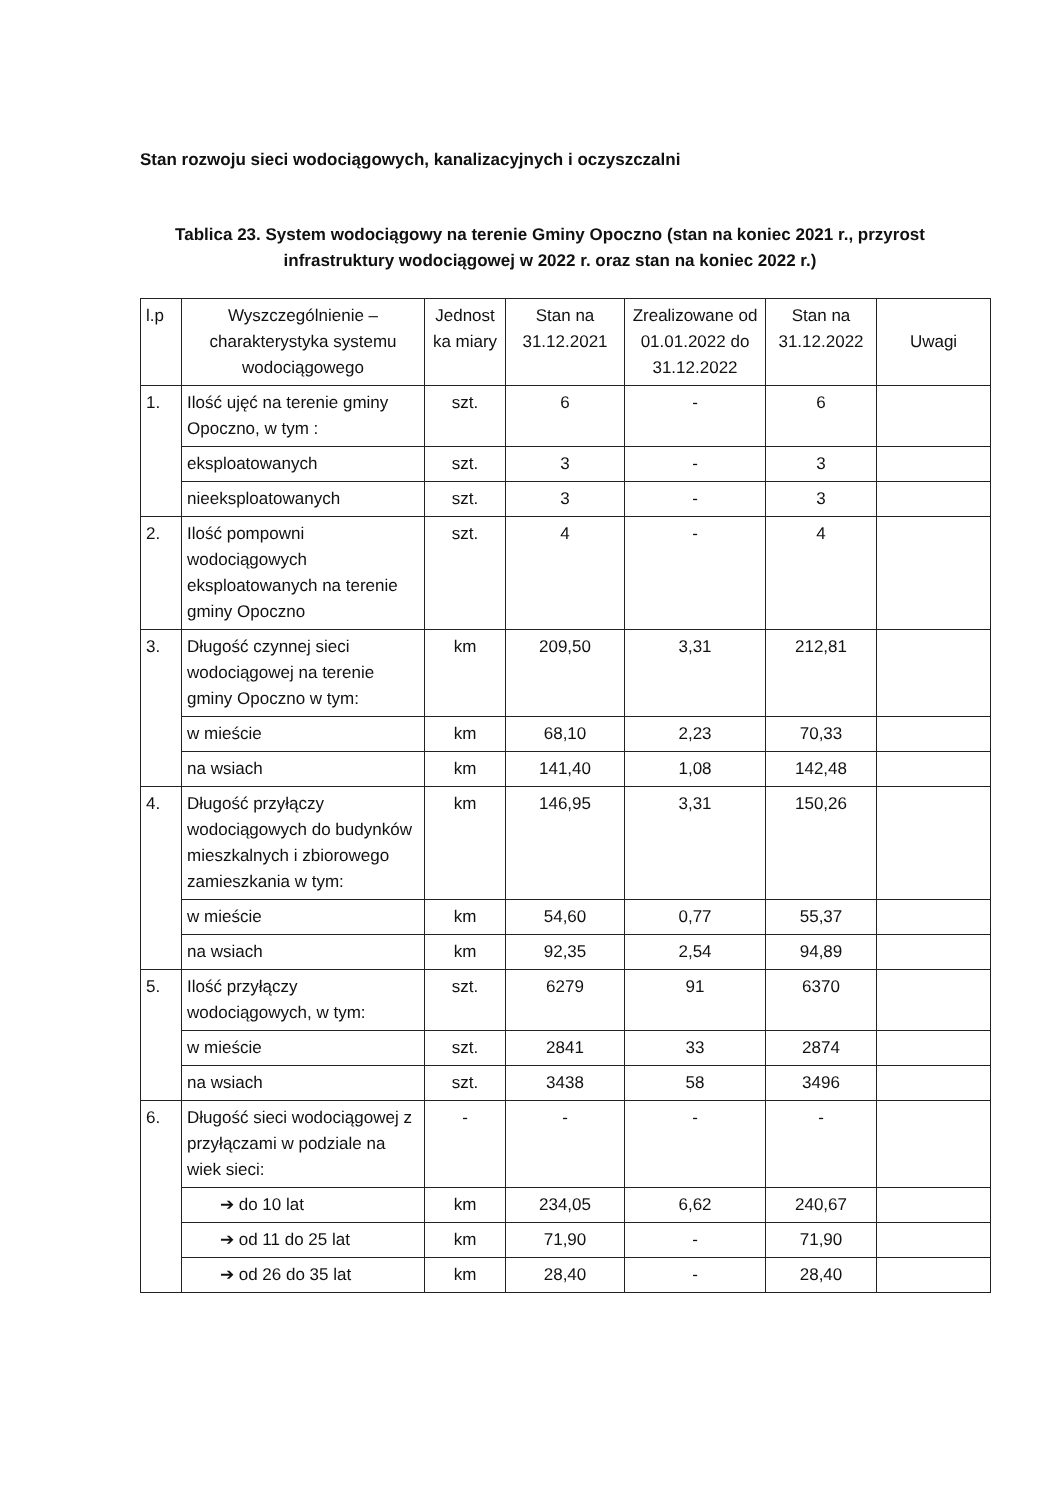Stan rozwoju sieci wodociągowych, kanalizacyjnych i oczyszczalni
Tablica 23. System wodociągowy na terenie Gminy Opoczno (stan na koniec 2021 r., przyrost infrastruktury wodociągowej w 2022 r. oraz stan na koniec 2022 r.)
| l.p | Wyszczególnienie – charakterystyka systemu wodociągowego | Jednost ka miary | Stan na 31.12.2021 | Zrealizowane od 01.01.2022 do 31.12.2022 | Stan na 31.12.2022 | Uwagi |
| --- | --- | --- | --- | --- | --- | --- |
| 1. | Ilość ujęć na terenie gminy Opoczno, w tym : | szt. | 6 | - | 6 | |
| | eksploatowanych | szt. | 3 | - | 3 | |
| | nieeksploatowanych | szt. | 3 | - | 3 | |
| 2. | Ilość pompowni wodociągowych eksploatowanych na terenie gminy Opoczno | szt. | 4 | - | 4 | |
| 3. | Długość czynnej sieci wodociągowej na terenie gminy Opoczno w tym: | km | 209,50 | 3,31 | 212,81 | |
| | w mieście | km | 68,10 | 2,23 | 70,33 | |
| | na wsiach | km | 141,40 | 1,08 | 142,48 | |
| 4. | Długość przyłączy wodociągowych do budynków mieszkalnych i zbiorowego zamieszkania w tym: | km | 146,95 | 3,31 | 150,26 | |
| | w mieście | km | 54,60 | 0,77 | 55,37 | |
| | na wsiach | km | 92,35 | 2,54 | 94,89 | |
| 5. | Ilość przyłączy wodociągowych, w tym: | szt. | 6279 | 91 | 6370 | |
| | w mieście | szt. | 2841 | 33 | 2874 | |
| | na wsiach | szt. | 3438 | 58 | 3496 | |
| 6. | Długość sieci wodociągowej z przyłączami w podziale na wiek sieci: | - | - | - | - | |
| | ➔ do 10 lat | km | 234,05 | 6,62 | 240,67 | |
| | ➔ od 11 do 25 lat | km | 71,90 | - | 71,90 | |
| | ➔ od 26 do 35 lat | km | 28,40 | - | 28,40 | |